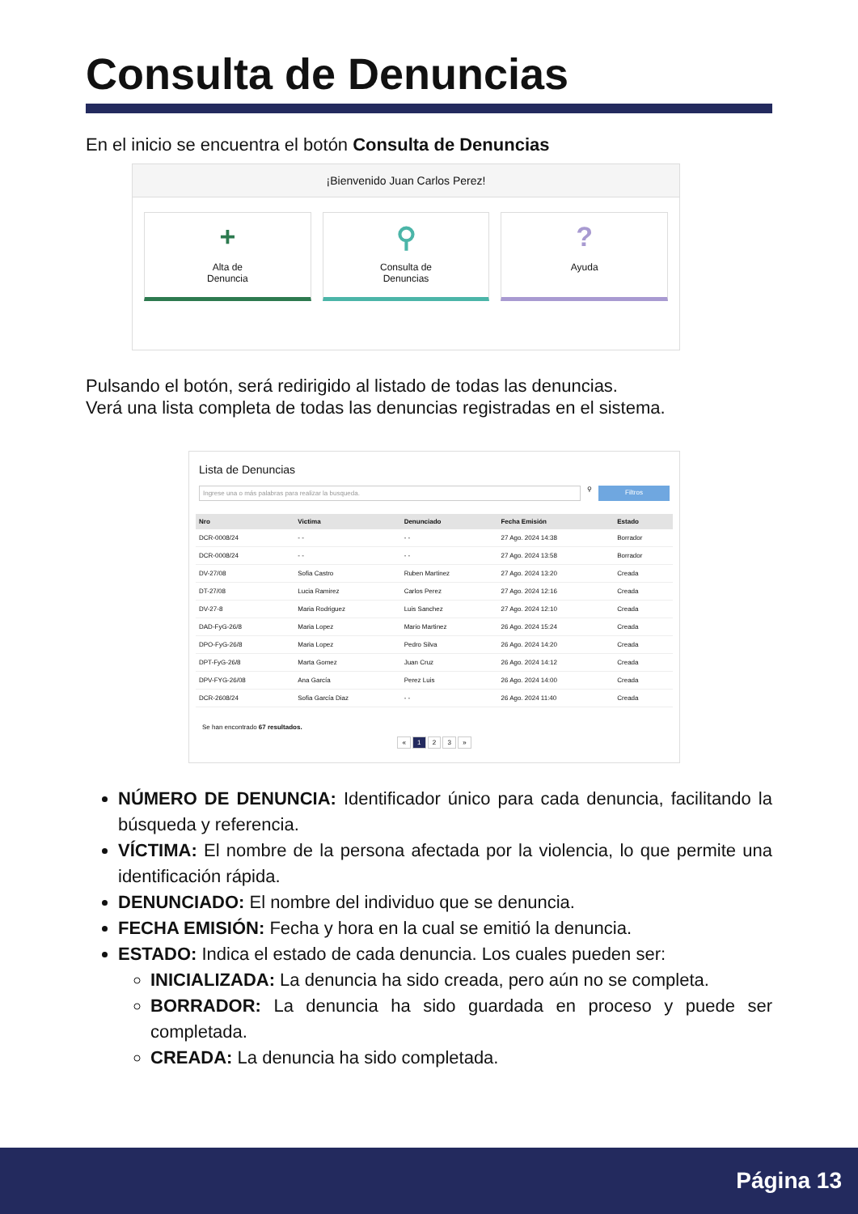Consulta de Denuncias
En el inicio se encuentra el botón Consulta de Denuncias
¡Bienvenido Juan Carlos Perez!
+
Alta de
Denuncia
⚲
Consulta de
Denuncias
?
Ayuda
Pulsando el botón, será redirigido al listado de todas las denuncias.
Verá una lista completa de todas las denuncias registradas en el sistema.
Lista de Denuncias
Ingrese una o más palabras para realizar la busqueda.
⚲
Filtros
| Nro | Victima | Denunciado | Fecha Emisión | Estado |
| --- | --- | --- | --- | --- |
| DCR-0008/24 | - - | - - | 27 Ago. 2024 14:38 | Borrador |
| DCR-0008/24 | - - | - - | 27 Ago. 2024 13:58 | Borrador |
| DV-27/08 | Sofia Castro | Ruben Martinez | 27 Ago. 2024 13:20 | Creada |
| DT-27/08 | Lucia Ramirez | Carlos Perez | 27 Ago. 2024 12:16 | Creada |
| DV-27-8 | Maria Rodriguez | Luis Sanchez | 27 Ago. 2024 12:10 | Creada |
| DAD-FyG-26/8 | Maria Lopez | Mario Martinez | 26 Ago. 2024 15:24 | Creada |
| DPO-FyG-26/8 | Maria Lopez | Pedro Silva | 26 Ago. 2024 14:20 | Creada |
| DPT-FyG-26/8 | Marta Gomez | Juan Cruz | 26 Ago. 2024 14:12 | Creada |
| DPV-FYG-26/08 | Ana García | Perez Luis | 26 Ago. 2024 14:00 | Creada |
| DCR-2608/24 | Sofia García Diaz | - - | 26 Ago. 2024 11:40 | Creada |
Se han encontrado 67 resultados.
« 1 2 3 »
NÚMERO DE DENUNCIA: Identificador único para cada denuncia, facilitando la búsqueda y referencia.
VÍCTIMA: El nombre de la persona afectada por la violencia, lo que permite una identificación rápida.
DENUNCIADO: El nombre del individuo que se denuncia.
FECHA EMISIÓN: Fecha y hora en la cual se emitió la denuncia.
ESTADO: Indica el estado de cada denuncia. Los cuales pueden ser:
INICIALIZADA: La denuncia ha sido creada, pero aún no se completa.
BORRADOR: La denuncia ha sido guardada en proceso y puede ser completada.
CREADA: La denuncia ha sido completada.
Página 13